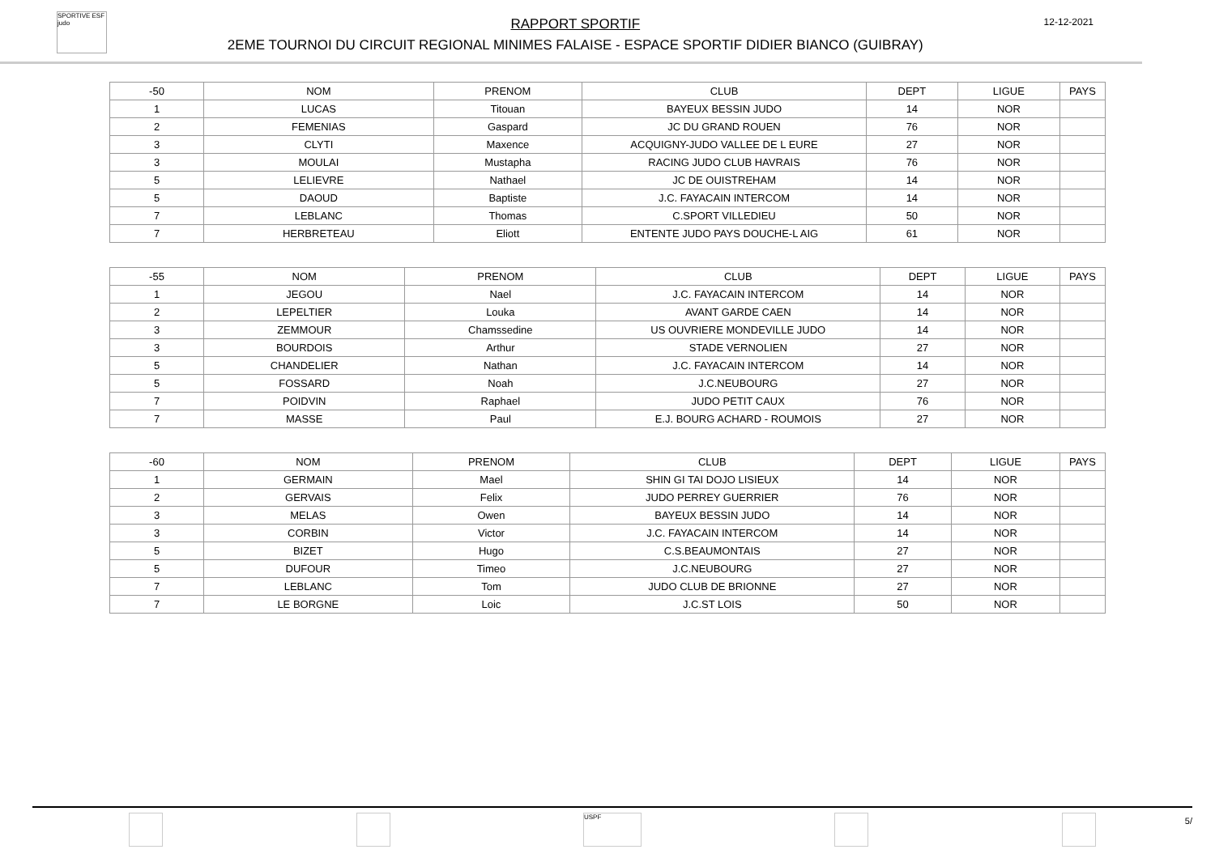SPORTIVE ESF judo
RAPPORT SPORTIF
2EME TOURNOI DU CIRCUIT REGIONAL MINIMES FALAISE - ESPACE SPORTIF DIDIER BIANCO (GUIBRAY)
12-12-2021
| -50 | NOM | PRENOM | CLUB | DEPT | LIGUE | PAYS |
| --- | --- | --- | --- | --- | --- | --- |
| 1 | LUCAS | Titouan | BAYEUX BESSIN JUDO | 14 | NOR | |
| 2 | FEMENIAS | Gaspard | JC DU GRAND ROUEN | 76 | NOR | |
| 3 | CLYTI | Maxence | ACQUIGNY-JUDO VALLEE DE L EURE | 27 | NOR | |
| 3 | MOULAI | Mustapha | RACING JUDO CLUB HAVRAIS | 76 | NOR | |
| 5 | LELIEVRE | Nathael | JC DE OUISTREHAM | 14 | NOR | |
| 5 | DAOUD | Baptiste | J.C. FAYACAIN INTERCOM | 14 | NOR | |
| 7 | LEBLANC | Thomas | C.SPORT VILLEDIEU | 50 | NOR | |
| 7 | HERBRETEAU | Eliott | ENTENTE JUDO PAYS DOUCHE-L AIG | 61 | NOR | |
| -55 | NOM | PRENOM | CLUB | DEPT | LIGUE | PAYS |
| --- | --- | --- | --- | --- | --- | --- |
| 1 | JEGOU | Nael | J.C. FAYACAIN INTERCOM | 14 | NOR | |
| 2 | LEPELTIER | Louka | AVANT GARDE CAEN | 14 | NOR | |
| 3 | ZEMMOUR | Chamssedine | US OUVRIERE MONDEVILLE JUDO | 14 | NOR | |
| 3 | BOURDOIS | Arthur | STADE VERNOLIEN | 27 | NOR | |
| 5 | CHANDELIER | Nathan | J.C. FAYACAIN INTERCOM | 14 | NOR | |
| 5 | FOSSARD | Noah | J.C.NEUBOURG | 27 | NOR | |
| 7 | POIDVIN | Raphael | JUDO PETIT CAUX | 76 | NOR | |
| 7 | MASSE | Paul | E.J. BOURG ACHARD - ROUMOIS | 27 | NOR | |
| -60 | NOM | PRENOM | CLUB | DEPT | LIGUE | PAYS |
| --- | --- | --- | --- | --- | --- | --- |
| 1 | GERMAIN | Mael | SHIN GI TAI DOJO LISIEUX | 14 | NOR | |
| 2 | GERVAIS | Felix | JUDO PERREY GUERRIER | 76 | NOR | |
| 3 | MELAS | Owen | BAYEUX BESSIN JUDO | 14 | NOR | |
| 3 | CORBIN | Victor | J.C. FAYACAIN INTERCOM | 14 | NOR | |
| 5 | BIZET | Hugo | C.S.BEAUMONTAIS | 27 | NOR | |
| 5 | DUFOUR | Timeo | J.C.NEUBOURG | 27 | NOR | |
| 7 | LEBLANC | Tom | JUDO CLUB DE BRIONNE | 27 | NOR | |
| 7 | LE BORGNE | Loic | J.C.ST LOIS | 50 | NOR | |
USPF
5/